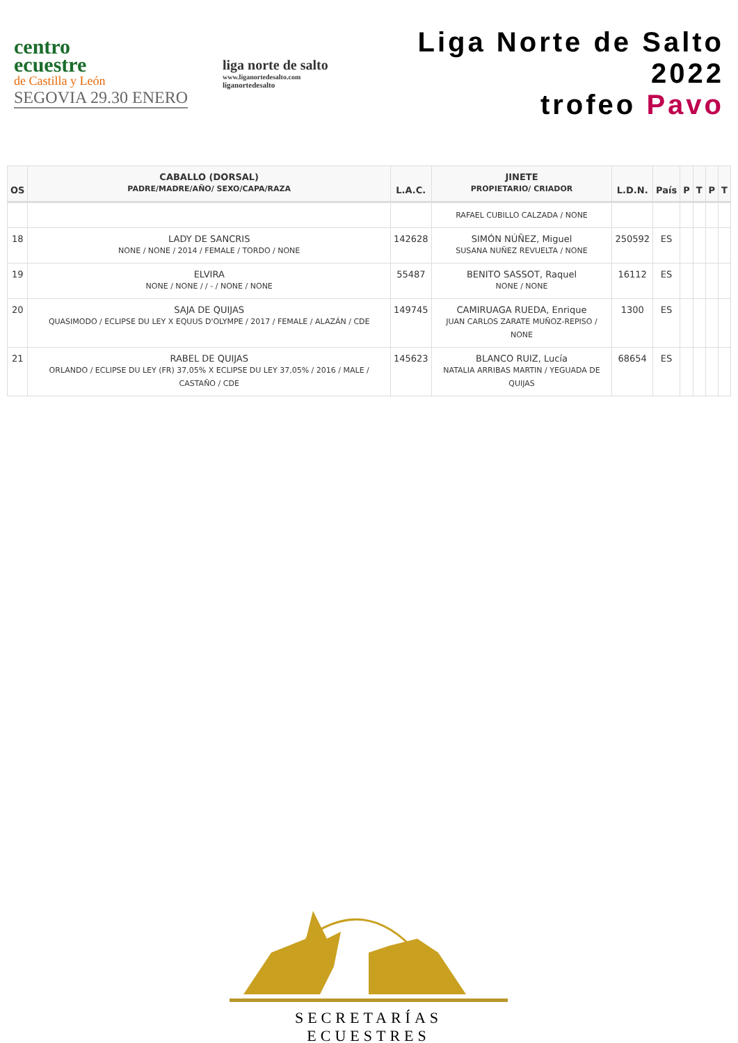centro
ecuestre
de Castilla y León
SEGOVIA 29.30 ENERO
liga norte de salto
www.liganortedesalto.com
liganortedesalto
Liga Norte de Salto 2022
trofeo Pavo
| OS | CABALLO (DORSAL) PADRE/MADRE/AÑO/ SEXO/CAPA/RAZA | L.A.C. | JINETE PROPIETARIO/ CRIADOR | L.D.N. | País | P | T | P | T |
| --- | --- | --- | --- | --- | --- | --- | --- | --- | --- |
| | | | RAFAEL CUBILLO CALZADA / NONE | | | | | | |
| 18 | LADY DE SANCRIS NONE / NONE / 2014 / FEMALE / TORDO / NONE | 142628 | SIMÓN NÚÑEZ, Miguel SUSANA NUÑEZ REVUELTA / NONE | 250592 | ES | | | | |
| 19 | ELVIRA NONE / NONE / / - / NONE / NONE | 55487 | BENITO SASSOT, Raquel NONE / NONE | 16112 | ES | | | | |
| 20 | SAJA DE QUIJAS QUASIMODO / ECLIPSE DU LEY X EQUUS D'OLYMPE / 2017 / FEMALE / ALAZÁN / CDE | 149745 | CAMIRUAGA RUEDA, Enrique JUAN CARLOS ZARATE MUÑOZ-REPISO / NONE | 1300 | ES | | | | |
| 21 | RABEL DE QUIJAS ORLANDO / ECLIPSE DU LEY (FR) 37,05% X ECLIPSE DU LEY 37,05% / 2016 / MALE / CASTAÑO / CDE | 145623 | BLANCO RUIZ, Lucía NATALIA ARRIBAS MARTIN / YEGUADA DE QUIJAS | 68654 | ES | | | | |
SECRETARÍAS ECUESTRES